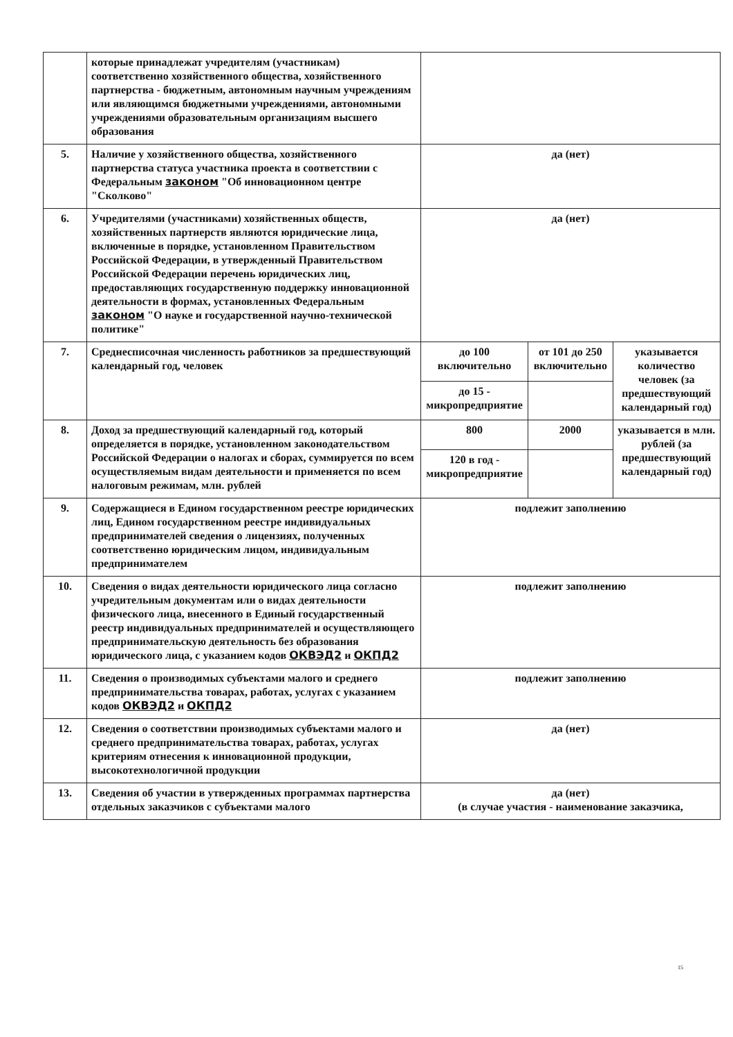| | которые принадлежат учредителям (участникам) соответственно хозяйственного общества, хозяйственного партнерства - бюджетным, автономным научным учреждениям или являющимся бюджетными учреждениями, автономными учреждениями образовательным организациям высшего образования | | | |
| 5. | Наличие у хозяйственного общества, хозяйственного партнерства статуса участника проекта в соответствии с Федеральным законом "Об инновационном центре "Сколково" | да (нет) | | |
| 6. | Учредителями (участниками) хозяйственных обществ, хозяйственных партнерств являются юридические лица, включенные в порядке, установленном Правительством Российской Федерации, в утвержденный Правительством Российской Федерации перечень юридических лиц, предоставляющих государственную поддержку инновационной деятельности в формах, установленных Федеральным законом "О науке и государственной научно-технической политике" | да (нет) | | |
| 7. | Среднесписочная численность работников за предшествующий календарный год, человек | до 100 включительно | от 101 до 250 включительно | указывается количество человек (за предшествующий календарный год) |
| | | до 15 - микропредприятие | | |
| 8. | Доход за предшествующий календарный год, который определяется в порядке, установленном законодательством Российской Федерации о налогах и сборах, суммируется по всем осуществляемым видам деятельности и применяется по всем налоговым режимам, млн. рублей | 800 | 2000 | указывается в млн. рублей (за предшествующий календарный год) |
| | | 120 в год - микропредприятие | | |
| 9. | Содержащиеся в Едином государственном реестре юридических лиц, Едином государственном реестре индивидуальных предпринимателей сведения о лицензиях, полученных соответственно юридическим лицом, индивидуальным предпринимателем | подлежит заполнению | | |
| 10. | Сведения о видах деятельности юридического лица согласно учредительным документам или о видах деятельности физического лица, внесенного в Единый государственный реестр индивидуальных предпринимателей и осуществляющего предпринимательскую деятельность без образования юридического лица, с указанием кодов ОКВЭД2 и ОКПД2 | подлежит заполнению | | |
| 11. | Сведения о производимых субъектами малого и среднего предпринимательства товарах, работах, услугах с указанием кодов ОКВЭД2 и ОКПД2 | подлежит заполнению | | |
| 12. | Сведения о соответствии производимых субъектами малого и среднего предпринимательства товарах, работах, услугах критериям отнесения к инновационной продукции, высокотехнологичной продукции | да (нет) | | |
| 13. | Сведения об участии в утвержденных программах партнерства отдельных заказчиков с субъектами малого | да (нет) (в случае участия - наименование заказчика, | | |
15